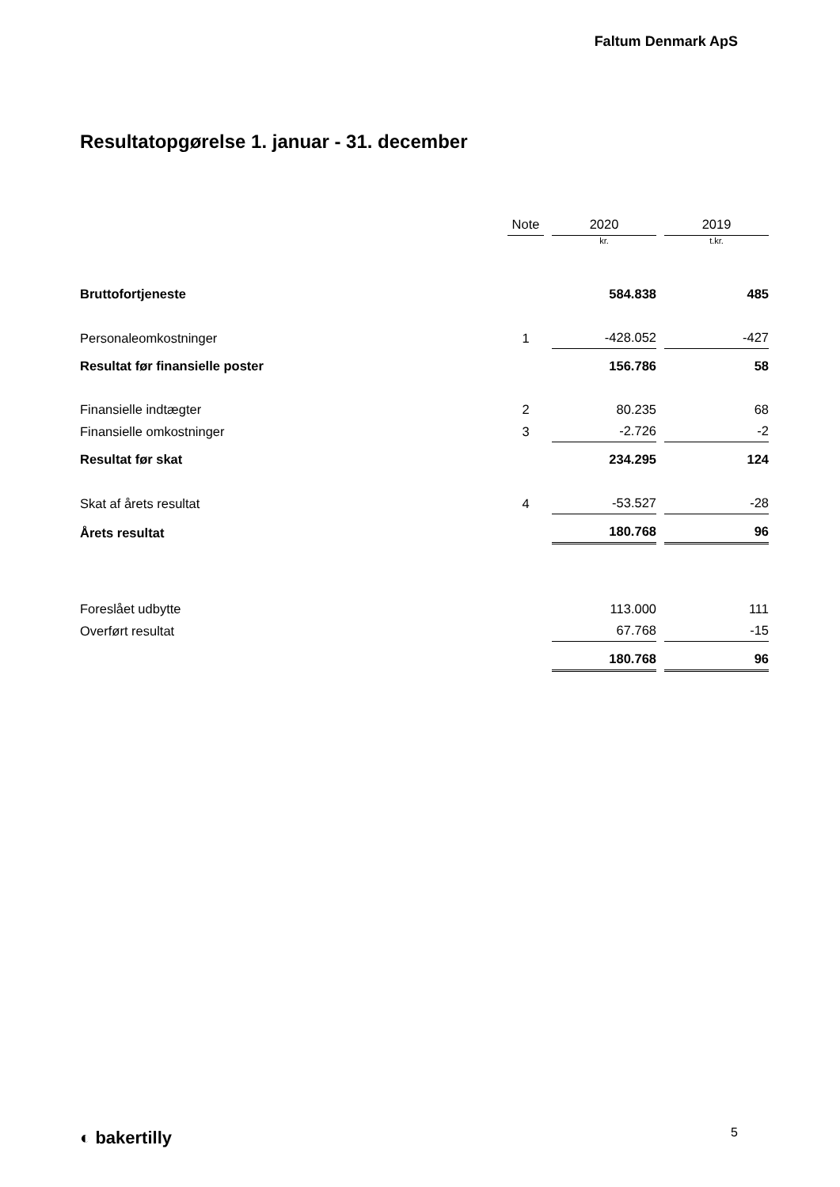Faltum Denmark ApS
Resultatopgørelse 1. januar - 31. december
| | Note | 2020 | 2019 |
| --- | --- | --- | --- |
| | | kr. | t.kr. |
| Bruttofortjeneste | | 584.838 | 485 |
| Personaleomkostninger | 1 | -428.052 | -427 |
| Resultat før finansielle poster | | 156.786 | 58 |
| Finansielle indtægter | 2 | 80.235 | 68 |
| Finansielle omkostninger | 3 | -2.726 | -2 |
| Resultat før skat | | 234.295 | 124 |
| Skat af årets resultat | 4 | -53.527 | -28 |
| Årets resultat | | 180.768 | 96 |
| Foreslået udbytte | | 113.000 | 111 |
| Overført resultat | | 67.768 | -15 |
| | | 180.768 | 96 |
◐ bakertilly 5